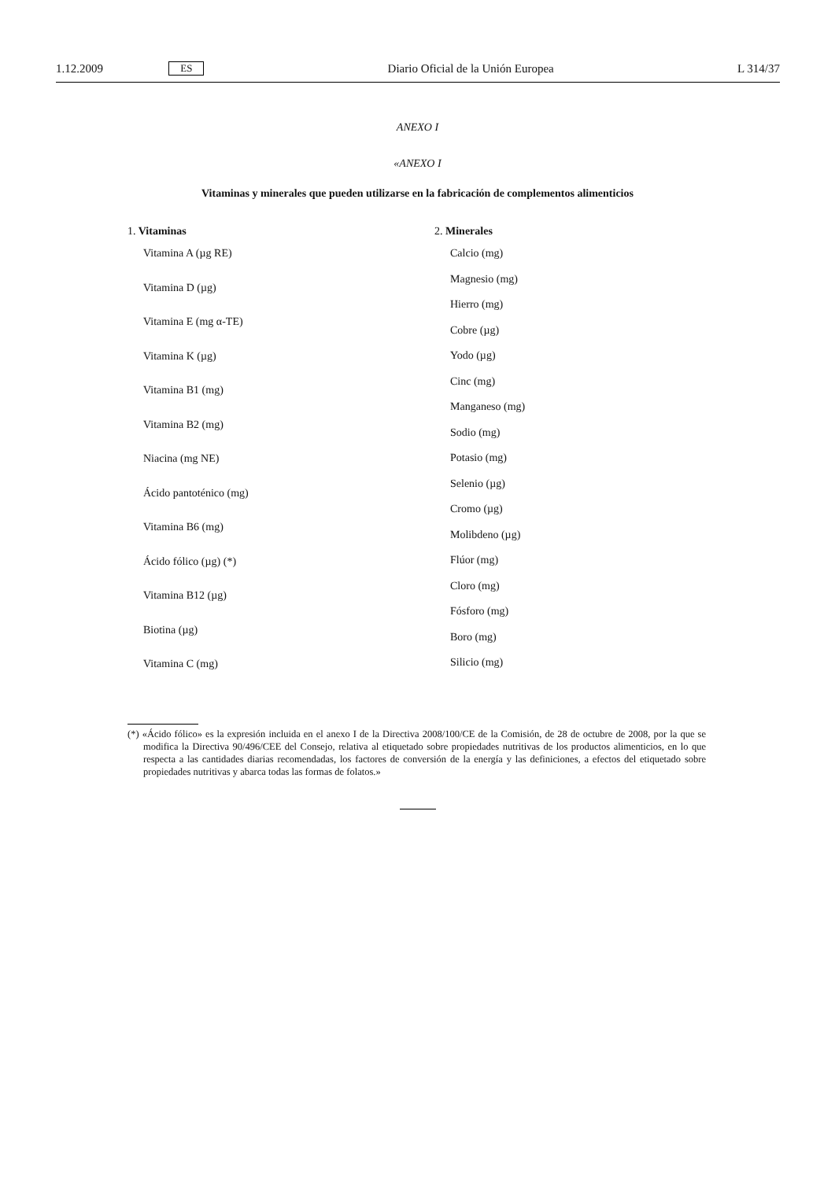1.12.2009 ES Diario Oficial de la Unión Europea L 314/37
ANEXO I
«ANEXO I
Vitaminas y minerales que pueden utilizarse en la fabricación de complementos alimenticios
1. Vitaminas
Vitamina A (µg RE)
Vitamina D (µg)
Vitamina E (mg α-TE)
Vitamina K (µg)
Vitamina B1 (mg)
Vitamina B2 (mg)
Niacina (mg NE)
Ácido pantoténico (mg)
Vitamina B6 (mg)
Ácido fólico (µg) (*)
Vitamina B12 (µg)
Biotina (µg)
Vitamina C (mg)
2. Minerales
Calcio (mg)
Magnesio (mg)
Hierro (mg)
Cobre (µg)
Yodo (µg)
Cinc (mg)
Manganeso (mg)
Sodio (mg)
Potasio (mg)
Selenio (µg)
Cromo (µg)
Molibdeno (µg)
Flúor (mg)
Cloro (mg)
Fósforo (mg)
Boro (mg)
Silicio (mg)
(*) «Ácido fólico» es la expresión incluida en el anexo I de la Directiva 2008/100/CE de la Comisión, de 28 de octubre de 2008, por la que se modifica la Directiva 90/496/CEE del Consejo, relativa al etiquetado sobre propiedades nutritivas de los productos alimenticios, en lo que respecta a las cantidades diarias recomendadas, los factores de conversión de la energía y las definiciones, a efectos del etiquetado sobre propiedades nutritivas y abarca todas las formas de folatos.»